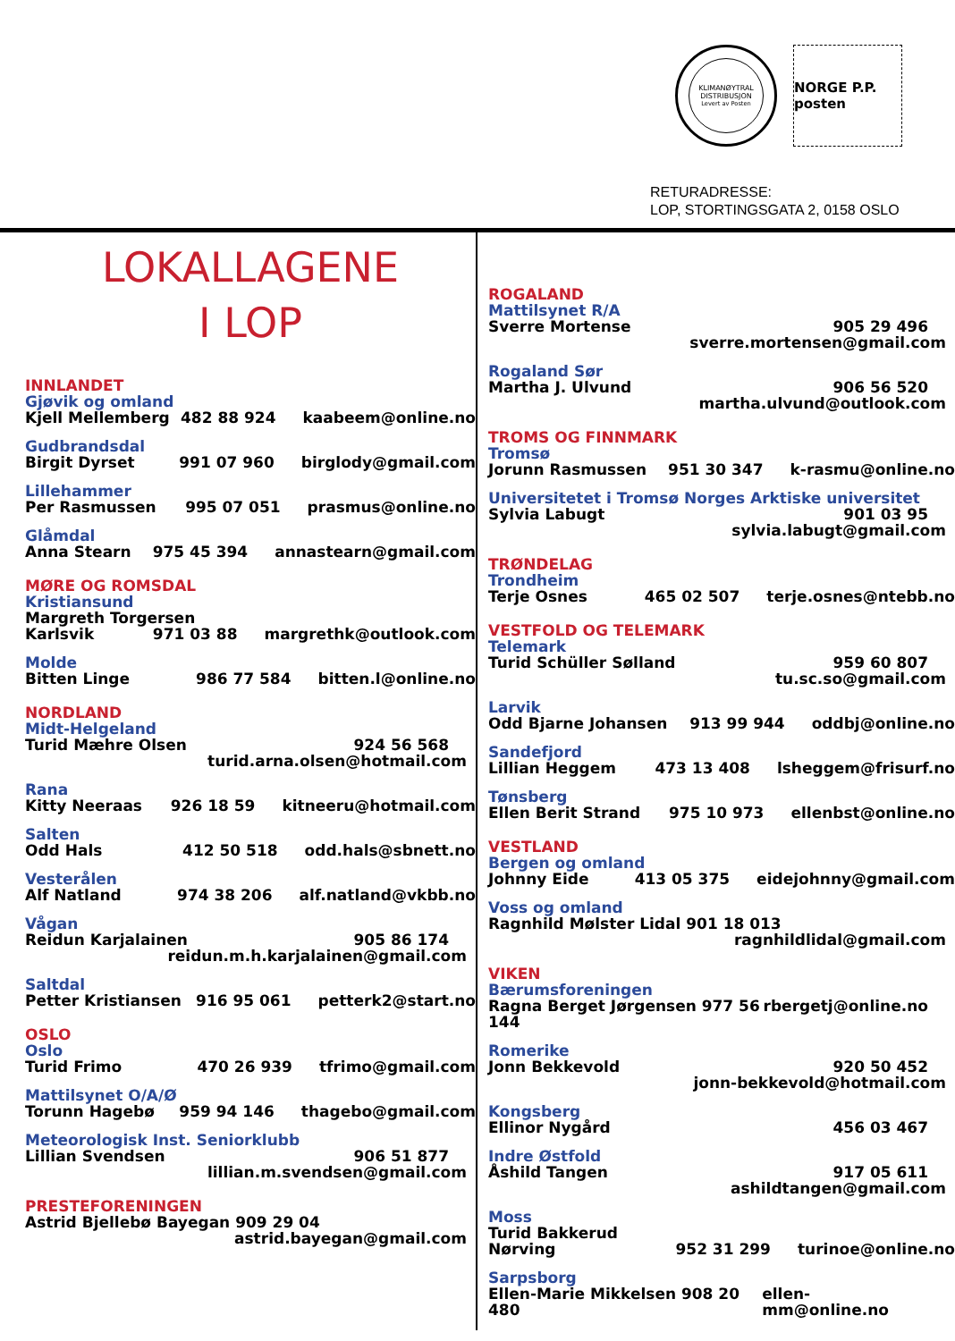KLIMANØYTRAL
DISTRIBUSJON
Levert av Posten
NORGE P.P. posten
RETURADRESSE:
LOP, STORTINGSGATA 2, 0158 OSLO
LOKALLAGENE
I LOP
INNLANDET
Gjøvik og omland
Kjell Mellemberg 482 88 924 kaabeem@online.no
Gudbrandsdal
Birgit Dyrset 991 07 960 birglody@gmail.com
Lillehammer
Per Rasmussen 995 07 051 prasmus@online.no
Glåmdal
Anna Stearn 975 45 394 annastearn@gmail.com
MØRE OG ROMSDAL
Kristiansund
Margreth Torgersen
Karlsvik 971 03 88 margrethk@outlook.com
Molde
Bitten Linge 986 77 584 bitten.l@online.no
NORDLAND
Midt-Helgeland
Turid Mæhre Olsen 924 56 568
turid.arna.olsen@hotmail.com
Rana
Kitty Neeraas 926 18 59 kitneeru@hotmail.com
Salten
Odd Hals 412 50 518 odd.hals@sbnett.no
Vesterålen
Alf Natland 974 38 206 alf.natland@vkbb.no
Vågan
Reidun Karjalainen 905 86 174
reidun.m.h.karjalainen@gmail.com
Saltdal
Petter Kristiansen 916 95 061 petterk2@start.no
OSLO
Oslo
Turid Frimo 470 26 939 tfrimo@gmail.com
Mattilsynet O/A/Ø
Torunn Hagebø 959 94 146 thagebo@gmail.com
Meteorologisk Inst. Seniorklubb
Lillian Svendsen 906 51 877
lillian.m.svendsen@gmail.com
PRESTEFORENINGEN
Astrid Bjellebø Bayegan 909 29 04
astrid.bayegan@gmail.com
ROGALAND
Mattilsynet R/A
Sverre Mortense 905 29 496
sverre.mortensen@gmail.com
Rogaland Sør
Martha J. Ulvund 906 56 520
martha.ulvund@outlook.com
TROMS OG FINNMARK
Tromsø
Jorunn Rasmussen 951 30 347 k-rasmu@online.no
Universitetet i Tromsø Norges Arktiske universitet
Sylvia Labugt 901 03 95
sylvia.labugt@gmail.com
TRØNDELAG
Trondheim
Terje Osnes 465 02 507 terje.osnes@ntebb.no
VESTFOLD OG TELEMARK
Telemark
Turid Schüller Sølland 959 60 807
tu.sc.so@gmail.com
Larvik
Odd Bjarne Johansen 913 99 944 oddbj@online.no
Sandefjord
Lillian Heggem 473 13 408 lsheggem@frisurf.no
Tønsberg
Ellen Berit Strand 975 10 973 ellenbst@online.no
VESTLAND
Bergen og omland
Johnny Eide 413 05 375 eidejohnny@gmail.com
Voss og omland
Ragnhild Mølster Lidal 901 18 013
ragnhildlidal@gmail.com
VIKEN
Bærumsforeningen
Ragna Berget Jørgensen 977 56 144 rbergetj@online.no
Romerike
Jonn Bekkevold 920 50 452
jonn-bekkevold@hotmail.com
Kongsberg
Ellinor Nygård 456 03 467
Indre Østfold
Åshild Tangen 917 05 611
ashildtangen@gmail.com
Moss
Turid Bakkerud
Nørving 952 31 299 turinoe@online.no
Sarpsborg
Ellen-Marie Mikkelsen 908 20 480 ellen-mm@online.no